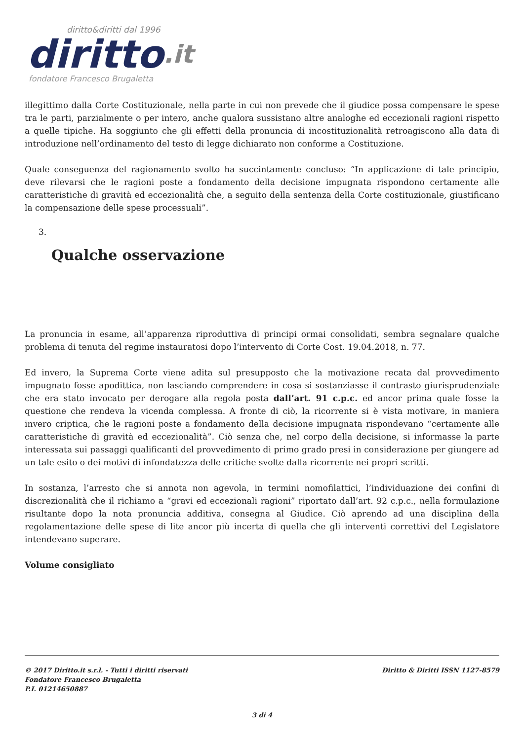diritto&diritti dal 1996
diritto.it
fondatore Francesco Brugaletta
illegittimo dalla Corte Costituzionale, nella parte in cui non prevede che il giudice possa compensare le spese tra le parti, parzialmente o per intero, anche qualora sussistano altre analoghe ed eccezionali ragioni rispetto a quelle tipiche. Ha soggiunto che gli effetti della pronuncia di incostituzionalità retroagiscono alla data di introduzione nell’ordinamento del testo di legge dichiarato non conforme a Costituzione.
Quale conseguenza del ragionamento svolto ha succintamente concluso: “In applicazione di tale principio, deve rilevarsi che le ragioni poste a fondamento della decisione impugnata rispondono certamente alle caratteristiche di gravità ed eccezionalità che, a seguito della sentenza della Corte costituzionale, giustificano la compensazione delle spese processuali”.
3.
Qualche osservazione
La pronuncia in esame, all’apparenza riproduttiva di principi ormai consolidati, sembra segnalare qualche problema di tenuta del regime instauratosi dopo l’intervento di Corte Cost. 19.04.2018, n. 77.
Ed invero, la Suprema Corte viene adita sul presupposto che la motivazione recata dal provvedimento impugnato fosse apodittica, non lasciando comprendere in cosa si sostanziasse il contrasto giurisprudenziale che era stato invocato per derogare alla regola posta dall’art. 91 c.p.c. ed ancor prima quale fosse la questione che rendeva la vicenda complessa. A fronte di ciò, la ricorrente si è vista motivare, in maniera invero criptica, che le ragioni poste a fondamento della decisione impugnata rispondevano “certamente alle caratteristiche di gravità ed eccezionalità”. Ciò senza che, nel corpo della decisione, si informasse la parte interessata sui passaggi qualificanti del provvedimento di primo grado presi in considerazione per giungere ad un tale esito o dei motivi di infondatezza delle critiche svolte dalla ricorrente nei propri scritti.
In sostanza, l’arresto che si annota non agevola, in termini nomofilattici, l’individuazione dei confini di discrezionalità che il richiamo a “gravi ed eccezionali ragioni” riportato dall’art. 92 c.p.c., nella formulazione risultante dopo la nota pronuncia additiva, consegna al Giudice. Ciò aprendo ad una disciplina della regolamentazione delle spese di lite ancor più incerta di quella che gli interventi correttivi del Legislatore intendevano superare.
Volume consigliato
© 2017 Diritto.it s.r.l. - Tutti i diritti riservati
Fondatore Francesco Brugaletta
P.I. 01214650887
Diritto & Diritti ISSN 1127-8579
3 di 4